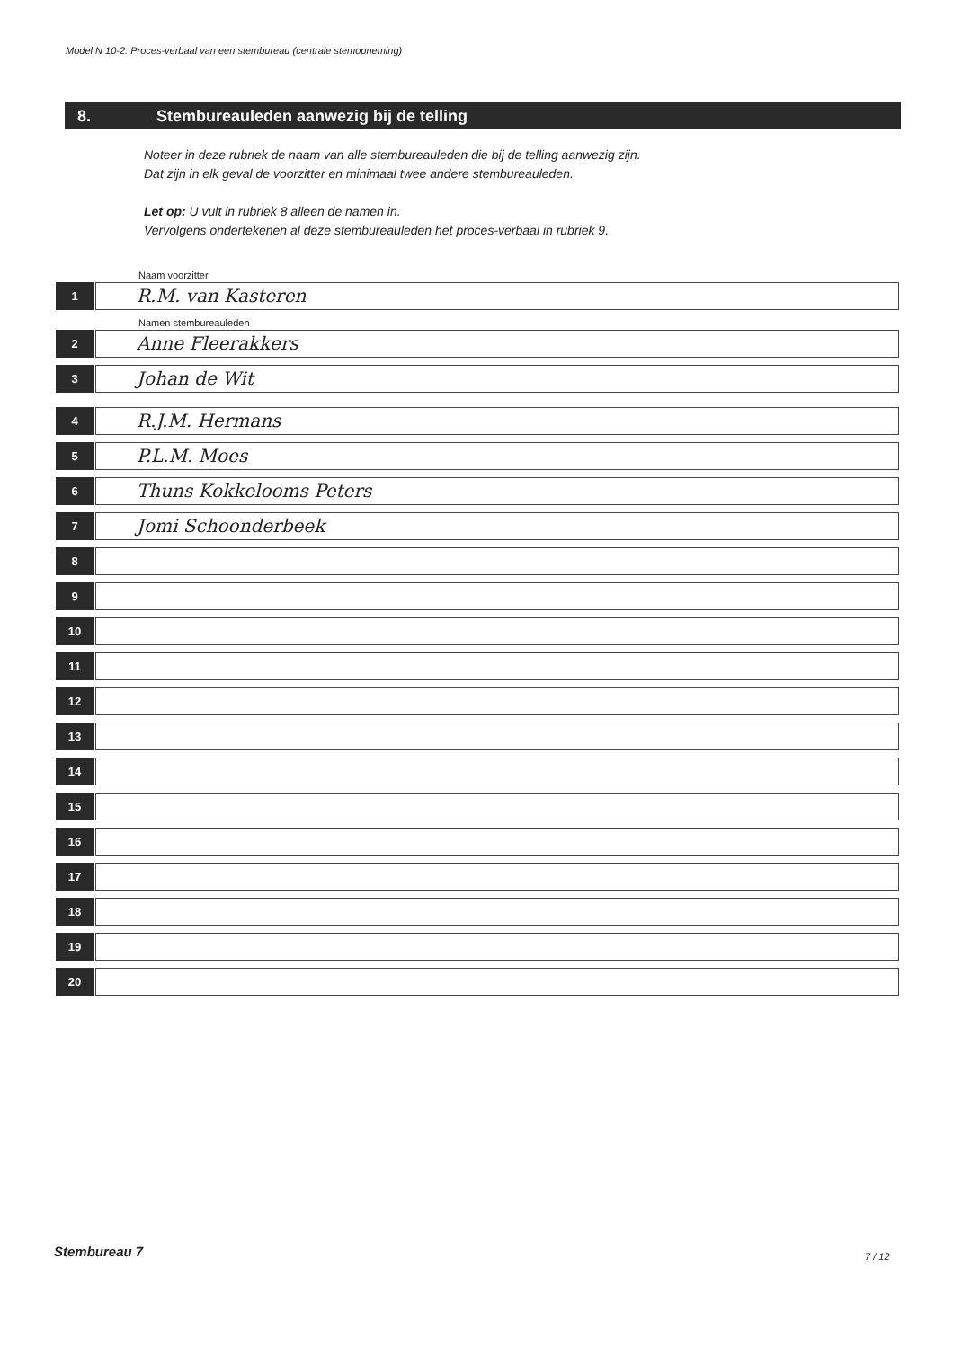Model N 10-2: Proces-verbaal van een stembureau (centrale stemopneming)
8. Stembureauleden aanwezig bij de telling
Noteer in deze rubriek de naam van alle stembureauleden die bij de telling aanwezig zijn.
Dat zijn in elk geval de voorzitter en minimaal twee andere stembureauleden.
Let op: U vult in rubriek 8 alleen de namen in.
Vervolgens ondertekenen al deze stembureauleden het proces-verbaal in rubriek 9.
Naam voorzitter
1
R.M. van Kasteren
Namen stembureauleden
2
Anne Fleerakkers
3
Johan de Wit
4
R.J.M. Hermans
5
P.L.M. Moes
6
Thuns Kokkelooms Peters
7
Jomi Schoonderbeek
8
9
10
11
12
13
14
15
16
17
18
19
20
Stembureau 7 7 / 12